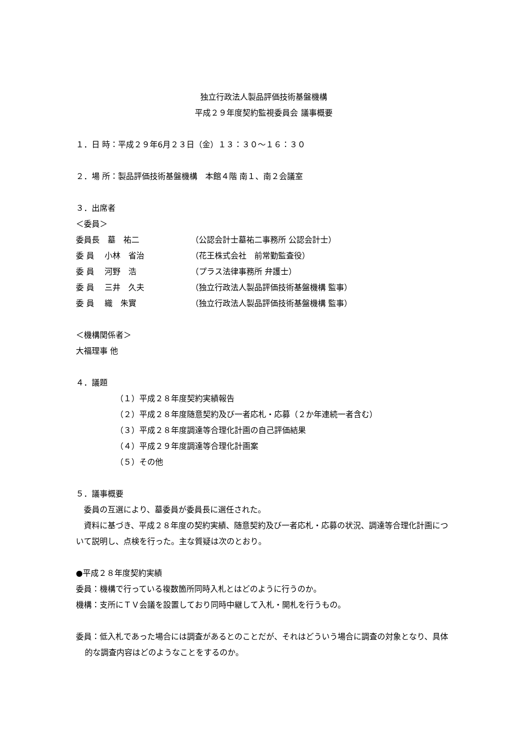独立行政法人製品評価技術基盤機構
平成２９年度契約監視委員会 議事概要
１．日 時：平成２９年6月２３日（金）１３：３０～１６：３０
２．場 所：製品評価技術基盤機構　本館４階 南１、南２会議室
３．出席者
＜委員＞
委員長　墓　祐二 （公認会計士墓祐二事務所 公認会計士）
委 員　 小林　省治 （花王株式会社　前常勤監査役）
委 員　 河野　浩 （プラス法律事務所 弁護士）
委 員　 三井　久夫 （独立行政法人製品評価技術基盤機構 監事）
委 員　 織　朱實 （独立行政法人製品評価技術基盤機構 監事）
＜機構関係者＞
大福理事 他
４．議題
（１）平成２８年度契約実績報告
（２）平成２８年度随意契約及び一者応札・応募（２か年連続一者含む）
（３）平成２８年度調達等合理化計画の自己評価結果
（４）平成２９年度調達等合理化計画案
（５）その他
５．議事概要
　委員の互選により、墓委員が委員長に選任された。
　資料に基づき、平成２８年度の契約実績、随意契約及び一者応札・応募の状況、調達等合理化計画について説明し、点検を行った。主な質疑は次のとおり。
●平成２８年度契約実績
委員：機構で行っている複数箇所同時入札とはどのように行うのか。
機構：支所にＴＶ会議を設置しており同時中継して入札・開札を行うもの。
委員：低入札であった場合には調査があるとのことだが、それはどういう場合に調査の対象となり、具体的な調査内容はどのようなことをするのか。